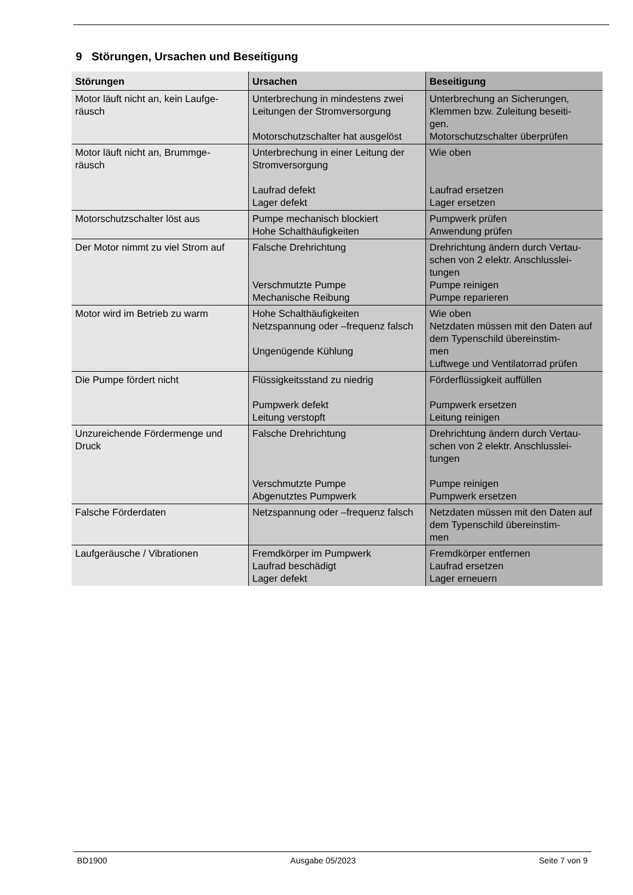9 Störungen, Ursachen und Beseitigung
| Störungen | Ursachen | Beseitigung |
| --- | --- | --- |
| Motor läuft nicht an, kein Laufge- räusch | Unterbrechung in mindestens zwei Leitungen der Stromversorgung Motorschutzschalter hat ausgelöst | Unterbrechung an Sicherungen, Klemmen bzw. Zuleitung beseiti- gen. Motorschutzschalter überprüfen |
| Motor läuft nicht an, Brummge- räusch | Unterbrechung in einer Leitung der Stromversorgung Laufrad defekt Lager defekt | Wie oben Laufrad ersetzen Lager ersetzen |
| Motorschutzschalter löst aus | Pumpe mechanisch blockiert Hohe Schalthäufigkeiten | Pumpwerk prüfen Anwendung prüfen |
| Der Motor nimmt zu viel Strom auf | Falsche Drehrichtung Verschmutzte Pumpe Mechanische Reibung | Drehrichtung ändern durch Vertau- schen von 2 elektr. Anschlusslei- tungen Pumpe reinigen Pumpe reparieren |
| Motor wird im Betrieb zu warm | Hohe Schalthäufigkeiten Netzspannung oder –frequenz falsch Ungenügende Kühlung | Wie oben Netzdaten müssen mit den Daten auf dem Typenschild übereinstim- men Luftwege und Ventilatorrad prüfen |
| Die Pumpe fördert nicht | Flüssigkeitsstand zu niedrig Pumpwerk defekt Leitung verstopft | Förderflüssigkeit auffüllen Pumpwerk ersetzen Leitung reinigen |
| Unzureichende Fördermenge und Druck | Falsche Drehrichtung Verschmutzte Pumpe Abgenutztes Pumpwerk | Drehrichtung ändern durch Vertau- schen von 2 elektr. Anschlusslei- tungen Pumpe reinigen Pumpwerk ersetzen |
| Falsche Förderdaten | Netzspannung oder –frequenz falsch | Netzdaten müssen mit den Daten auf dem Typenschild übereinstim- men |
| Laufgeräusche / Vibrationen | Fremdkörper im Pumpwerk Laufrad beschädigt Lager defekt | Fremdkörper entfernen Laufrad ersetzen Lager erneuern |
BD1900 Ausgabe 05/2023 Seite 7 von 9